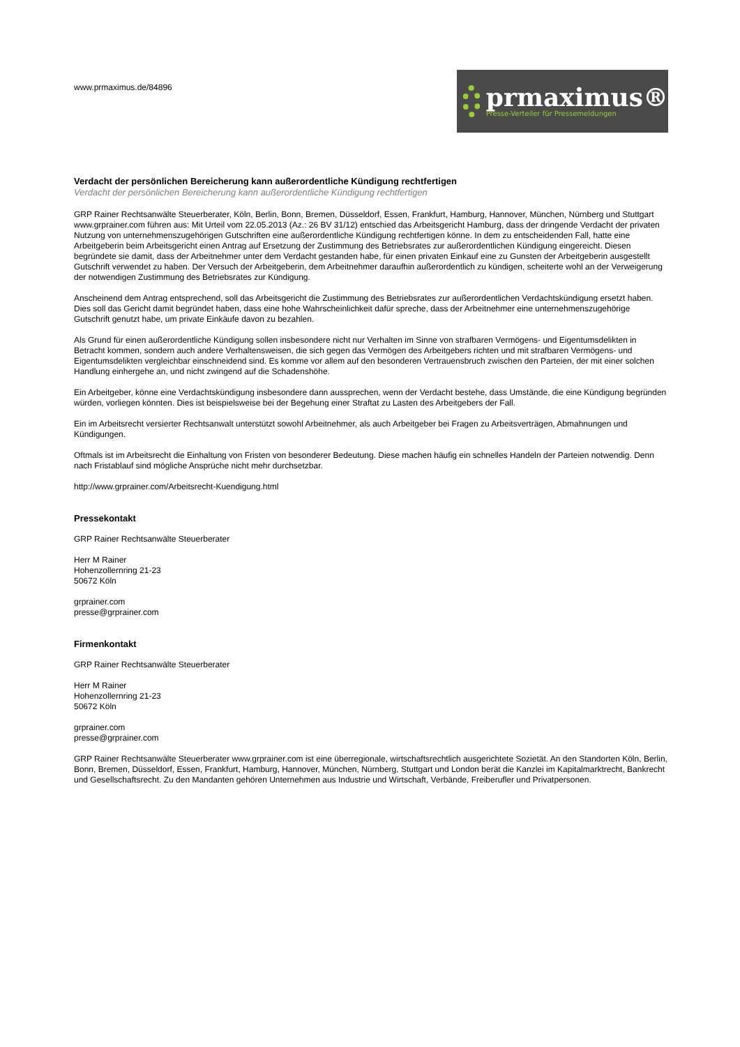www.prmaximus.de/84896
prmaximus®
Presse-Verteiler für Pressemeldungen
Verdacht der persönlichen Bereicherung kann außerordentliche Kündigung rechtfertigen
Verdacht der persönlichen Bereicherung kann außerordentliche Kündigung rechtfertigen
GRP Rainer Rechtsanwälte Steuerberater, Köln, Berlin, Bonn, Bremen, Düsseldorf, Essen, Frankfurt, Hamburg, Hannover, München, Nürnberg und Stuttgart www.grprainer.com führen aus: Mit Urteil vom 22.05.2013 (Az.: 26 BV 31/12) entschied das Arbeitsgericht Hamburg, dass der dringende Verdacht der privaten Nutzung von unternehmenszugehörigen Gutschriften eine außerordentliche Kündigung rechtfertigen könne. In dem zu entscheidenden Fall, hatte eine Arbeitgeberin beim Arbeitsgericht einen Antrag auf Ersetzung der Zustimmung des Betriebsrates zur außerordentlichen Kündigung eingereicht. Diesen begründete sie damit, dass der Arbeitnehmer unter dem Verdacht gestanden habe, für einen privaten Einkauf eine zu Gunsten der Arbeitgeberin ausgestellt Gutschrift verwendet zu haben. Der Versuch der Arbeitgeberin, dem Arbeitnehmer daraufhin außerordentlich zu kündigen, scheiterte wohl an der Verweigerung der notwendigen Zustimmung des Betriebsrates zur Kündigung.
Anscheinend dem Antrag entsprechend, soll das Arbeitsgericht die Zustimmung des Betriebsrates zur außerordentlichen Verdachtskündigung ersetzt haben. Dies soll das Gericht damit begründet haben, dass eine hohe Wahrscheinlichkeit dafür spreche, dass der Arbeitnehmer eine unternehmenszugehörige Gutschrift genutzt habe, um private Einkäufe davon zu bezahlen.
Als Grund für einen außerordentliche Kündigung sollen insbesondere nicht nur Verhalten im Sinne von strafbaren Vermögens- und Eigentumsdelikten in Betracht kommen, sondern auch andere Verhaltensweisen, die sich gegen das Vermögen des Arbeitgebers richten und mit strafbaren Vermögens- und Eigentumsdelikten vergleichbar einschneidend sind. Es komme vor allem auf den besonderen Vertrauensbruch zwischen den Parteien, der mit einer solchen Handlung einhergehe an, und nicht zwingend auf die Schadenshöhe.
Ein Arbeitgeber, könne eine Verdachtskündigung insbesondere dann aussprechen, wenn der Verdacht bestehe, dass Umstände, die eine Kündigung begründen würden, vorliegen könnten. Dies ist beispielsweise bei der Begehung einer Straftat zu Lasten des Arbeitgebers der Fall.
Ein im Arbeitsrecht versierter Rechtsanwalt unterstützt sowohl Arbeitnehmer, als auch Arbeitgeber bei Fragen zu Arbeitsverträgen, Abmahnungen und Kündigungen.
Oftmals ist im Arbeitsrecht die Einhaltung von Fristen von besonderer Bedeutung. Diese machen häufig ein schnelles Handeln der Parteien notwendig. Denn nach Fristablauf sind mögliche Ansprüche nicht mehr durchsetzbar.
http://www.grprainer.com/Arbeitsrecht-Kuendigung.html
Pressekontakt
GRP Rainer Rechtsanwälte Steuerberater
Herr M Rainer
Hohenzollernring 21-23
50672 Köln
grprainer.com
presse@grprainer.com
Firmenkontakt
GRP Rainer Rechtsanwälte Steuerberater
Herr M Rainer
Hohenzollernring 21-23
50672 Köln
grprainer.com
presse@grprainer.com
GRP Rainer Rechtsanwälte Steuerberater www.grprainer.com ist eine überregionale, wirtschaftsrechtlich ausgerichtete Sozietät. An den Standorten Köln, Berlin, Bonn, Bremen, Düsseldorf, Essen, Frankfurt, Hamburg, Hannover, München, Nürnberg, Stuttgart und London berät die Kanzlei im Kapitalmarktrecht, Bankrecht und Gesellschaftsrecht. Zu den Mandanten gehören Unternehmen aus Industrie und Wirtschaft, Verbände, Freiberufler und Privatpersonen.